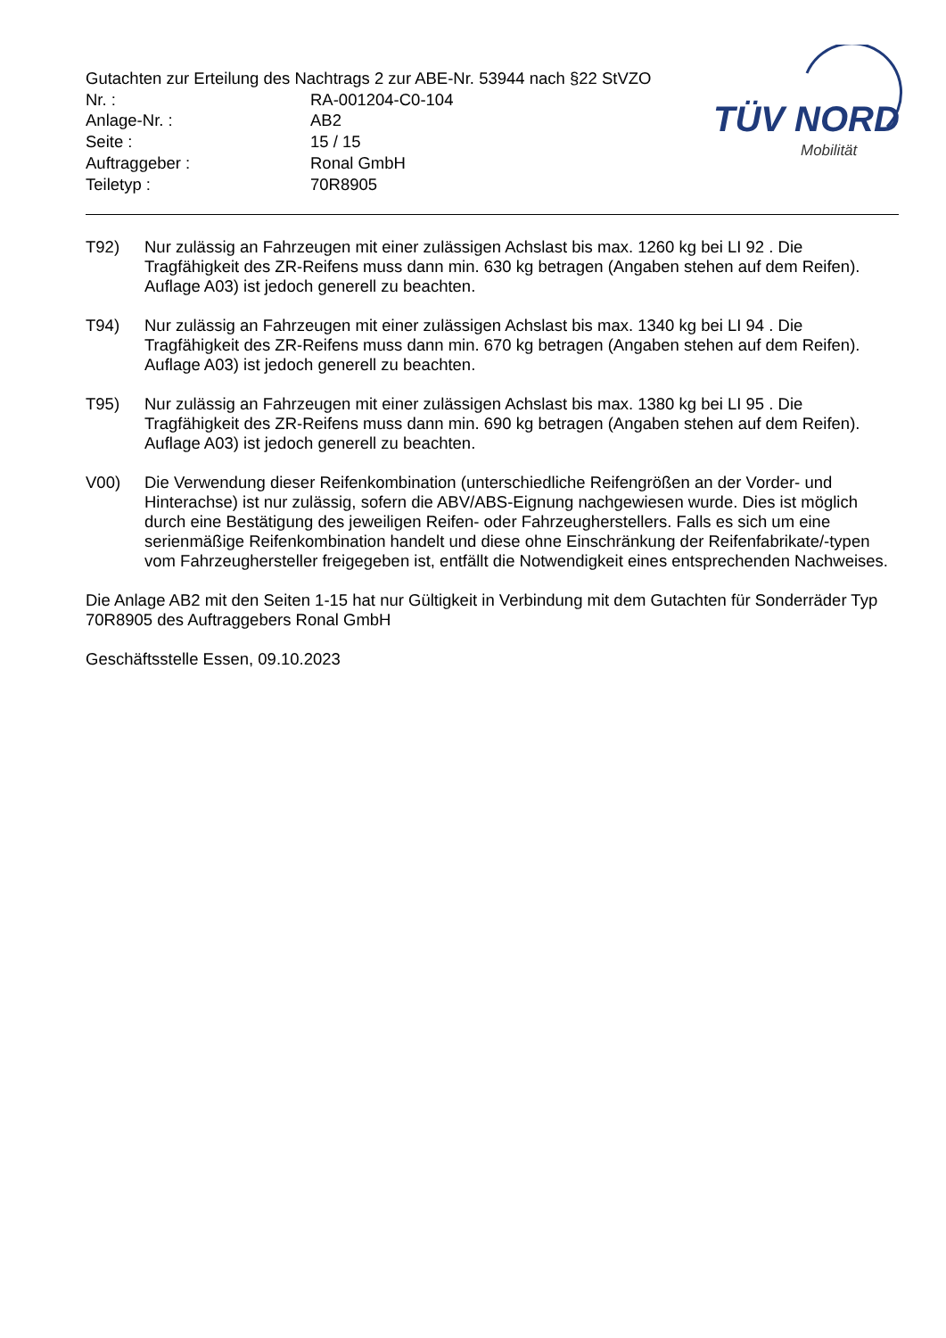Gutachten zur Erteilung des Nachtrags 2 zur ABE-Nr. 53944 nach §22 StVZO
| Nr. : | RA-001204-C0-104 |
| Anlage-Nr. : | AB2 |
| Seite : | 15 / 15 |
| Auftraggeber : | Ronal GmbH |
| Teiletyp : | 70R8905 |
TÜV NORD
Mobilität
T92) Nur zulässig an Fahrzeugen mit einer zulässigen Achslast bis max. 1260 kg bei LI 92 . Die Tragfähigkeit des ZR-Reifens muss dann min. 630 kg betragen (Angaben stehen auf dem Reifen). Auflage A03) ist jedoch generell zu beachten.
T94) Nur zulässig an Fahrzeugen mit einer zulässigen Achslast bis max. 1340 kg bei LI 94 . Die Tragfähigkeit des ZR-Reifens muss dann min. 670 kg betragen (Angaben stehen auf dem Reifen). Auflage A03) ist jedoch generell zu beachten.
T95) Nur zulässig an Fahrzeugen mit einer zulässigen Achslast bis max. 1380 kg bei LI 95 . Die Tragfähigkeit des ZR-Reifens muss dann min. 690 kg betragen (Angaben stehen auf dem Reifen). Auflage A03) ist jedoch generell zu beachten.
V00) Die Verwendung dieser Reifenkombination (unterschiedliche Reifengrößen an der Vorder- und Hinterachse) ist nur zulässig, sofern die ABV/ABS-Eignung nachgewiesen wurde. Dies ist möglich durch eine Bestätigung des jeweiligen Reifen- oder Fahrzeugherstellers. Falls es sich um eine serienmäßige Reifenkombination handelt und diese ohne Einschränkung der Reifenfabrikate/-typen vom Fahrzeughersteller freigegeben ist, entfällt die Notwendigkeit eines entsprechenden Nachweises.
Die Anlage AB2 mit den Seiten 1-15 hat nur Gültigkeit in Verbindung mit dem Gutachten für Sonderräder Typ 70R8905 des Auftraggebers Ronal GmbH
Geschäftsstelle Essen, 09.10.2023